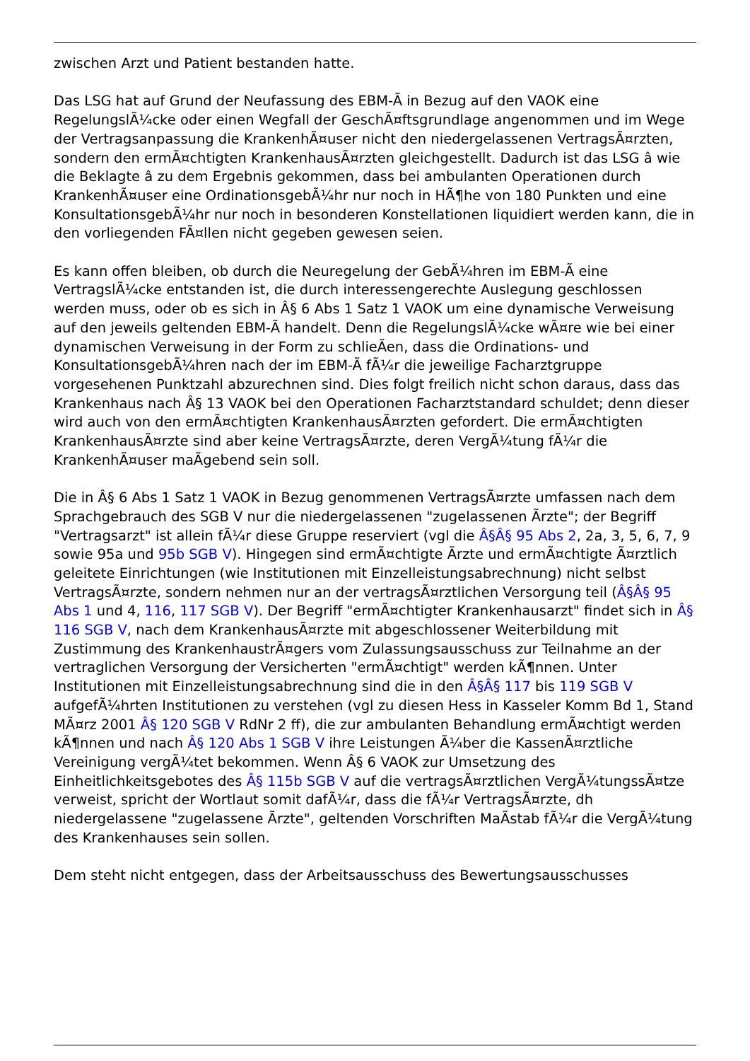zwischen Arzt und Patient bestanden hatte.
Das LSG hat auf Grund der Neufassung des EBM-Ã in Bezug auf den VAOK eine RegelungslÃ¼cke oder einen Wegfall der GeschÃ¤ftsgrundlage angenommen und im Wege der Vertragsanpassung die KrankenhÃ¤user nicht den niedergelassenen VertragsÃ¤rzten, sondern den ermÃ¤chtigten KrankenhausÃ¤rzten gleichgestellt. Dadurch ist das LSG â wie die Beklagte â zu dem Ergebnis gekommen, dass bei ambulanten Operationen durch KrankenhÃ¤user eine OrdinationsgebÃ¼hr nur noch in HÃ¶he von 180 Punkten und eine KonsultationsgebÃ¼hr nur noch in besonderen Konstellationen liquidiert werden kann, die in den vorliegenden FÃ¤llen nicht gegeben gewesen seien.
Es kann offen bleiben, ob durch die Neuregelung der GebÃ¼hren im EBM-Ã eine VertragslÃ¼cke entstanden ist, die durch interessengerechte Auslegung geschlossen werden muss, oder ob es sich in Â§ 6 Abs 1 Satz 1 VAOK um eine dynamische Verweisung auf den jeweils geltenden EBM-Ã handelt. Denn die RegelungslÃ¼cke wÃ¤re wie bei einer dynamischen Verweisung in der Form zu schlieÃen, dass die Ordinations- und KonsultationsgebÃ¼hren nach der im EBM-Ã fÃ¼r die jeweilige Facharztgruppe vorgesehenen Punktzahl abzurechnen sind. Dies folgt freilich nicht schon daraus, dass das Krankenhaus nach Â§ 13 VAOK bei den Operationen Facharztstandard schuldet; denn dieser wird auch von den ermÃ¤chtigten KrankenhausÃ¤rzten gefordert. Die ermÃ¤chtigten KrankenhausÃ¤rzte sind aber keine VertragsÃ¤rzte, deren VergÃ¼tung fÃ¼r die KrankenhÃ¤user maÃgebend sein soll.
Die in Â§ 6 Abs 1 Satz 1 VAOK in Bezug genommenen VertragsÃ¤rzte umfassen nach dem Sprachgebrauch des SGB V nur die niedergelassenen "zugelassenen Ãrzte"; der Begriff "Vertragsarzt" ist allein fÃ¼r diese Gruppe reserviert (vgl die Â§Â§ 95 Abs 2, 2a, 3, 5, 6, 7, 9 sowie 95a und 95b SGB V). Hingegen sind ermÃ¤chtigte Ãrzte und ermÃ¤chtigte Ã¤rztlich geleitete Einrichtungen (wie Institutionen mit Einzelleistungsabrechnung) nicht selbst VertragsÃ¤rzte, sondern nehmen nur an der vertragsÃ¤rztlichen Versorgung teil (Â§Â§ 95 Abs 1 und 4, 116, 117 SGB V). Der Begriff "ermÃ¤chtigter Krankenhausarzt" findet sich in Â§ 116 SGB V, nach dem KrankenhausÃ¤rzte mit abgeschlossener Weiterbildung mit Zustimmung des KrankenhaustrÃ¤gers vom Zulassungsausschuss zur Teilnahme an der vertraglichen Versorgung der Versicherten "ermÃ¤chtigt" werden kÃ¶nnen. Unter Institutionen mit Einzelleistungsabrechnung sind die in den Â§Â§ 117 bis 119 SGB V aufgefÃ¼hrten Institutionen zu verstehen (vgl zu diesen Hess in Kasseler Komm Bd 1, Stand MÃ¤rz 2001 Â§ 120 SGB V RdNr 2 ff), die zur ambulanten Behandlung ermÃ¤chtigt werden kÃ¶nnen und nach Â§ 120 Abs 1 SGB V ihre Leistungen Ã¼ber die KassenÃ¤rztliche Vereinigung vergÃ¼tet bekommen. Wenn Â§ 6 VAOK zur Umsetzung des Einheitlichkeitsgebotes des Â§ 115b SGB V auf die vertragsÃ¤rztlichen VergÃ¼tungssÃ¤tze verweist, spricht der Wortlaut somit dafÃ¼r, dass die fÃ¼r VertragsÃ¤rzte, dh niedergelassene "zugelassene Ãrzte", geltenden Vorschriften MaÃstab fÃ¼r die VergÃ¼tung des Krankenhauses sein sollen.
Dem steht nicht entgegen, dass der Arbeitsausschuss des Bewertungsausschusses